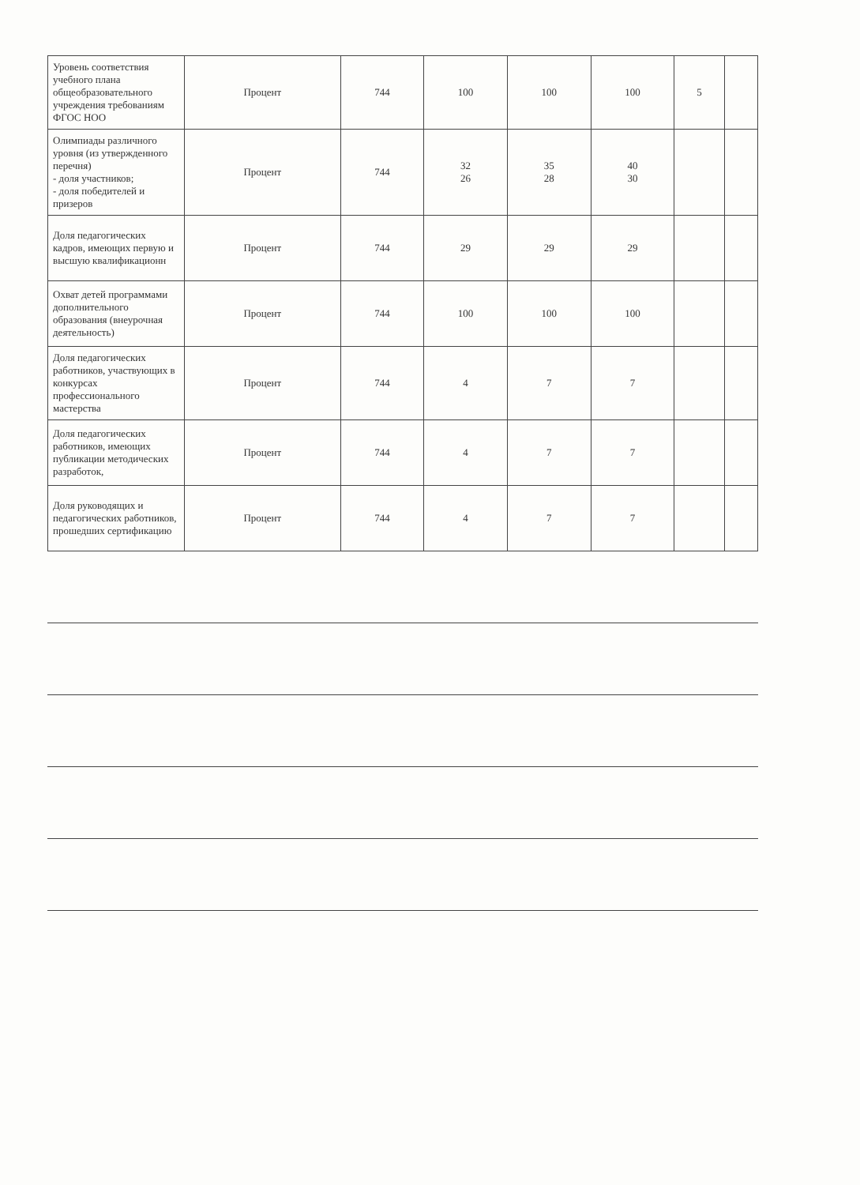| Уровень соответствия учебного плана общеобразовательного учреждения требованиям ФГОС НОО | Процент | 744 | 100 | 100 | 100 | 5 | |
| Олимпиады различного уровня (из утвержденного перечня) - доля участников; - доля победителей и призеров | Процент | 744 | 32 26 | 35 28 | 40 30 | | |
| Доля педагогических кадров, имеющих первую и высшую квалификационн | Процент | 744 | 29 | 29 | 29 | | |
| Охват детей программами дополнительного образования (внеурочная деятельность) | Процент | 744 | 100 | 100 | 100 | | |
| Доля педагогических работников, участвующих в конкурсах профессионального мастерства | Процент | 744 | 4 | 7 | 7 | | |
| Доля педагогических работников, имеющих публикации методических разработок, | Процент | 744 | 4 | 7 | 7 | | |
| Доля руководящих и педагогических работников, прошедших сертификацию | Процент | 744 | 4 | 7 | 7 | | |